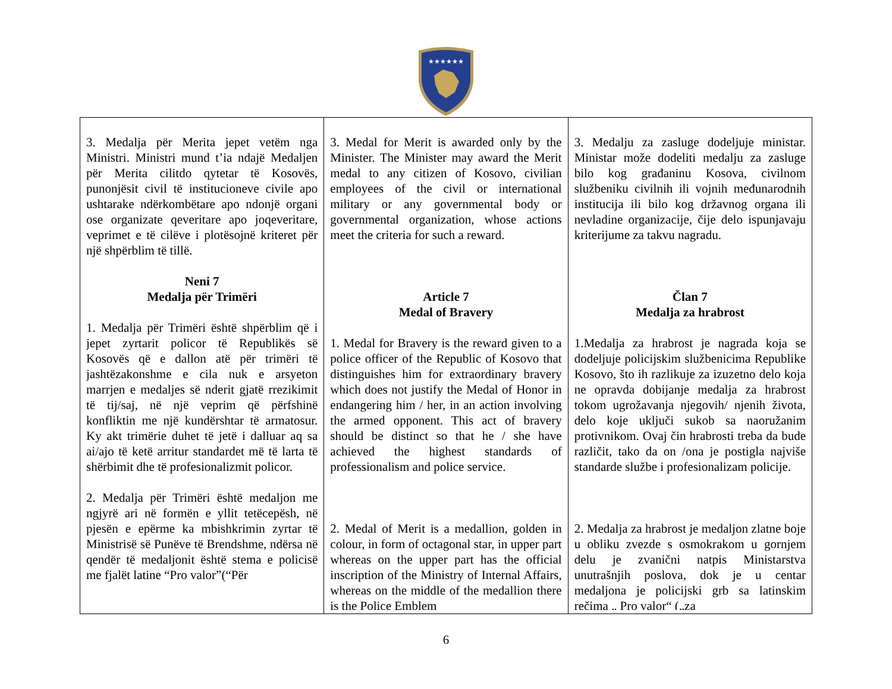★★★★★★
| 3. Medalja për Merita jepet vetëm nga Ministri. Ministri mund t’ia ndajë Medaljen për Merita cilitdo qytetar të Kosovës, punonjësit civil të institucioneve civile apo ushtarake ndërkombëtare apo ndonjë organi ose organizate qeveritare apo joqeveritare, veprimet e të cilëve i plotësojnë kriteret për një shpërblim të tillë. Neni 7 Medalja për Trimëri 1. Medalja për Trimëri është shpërblim që i jepet zyrtarit policor të Republikës së Kosovës që e dallon atë për trimëri të jashtëzakonshme e cila nuk e arsyeton marrjen e medaljes së nderit gjatë rrezikimit të tij/saj, në një veprim që përfshinë konfliktin me një kundërshtar të armatosur. Ky akt trimërie duhet të jetë i dalluar aq sa ai/ajo të ketë arritur standardet më të larta të shërbimit dhe të profesionalizmit policor. 2. Medalja për Trimëri është medaljon me ngjyrë ari në formën e yllit tetëcepësh, në pjesën e epërme ka mbishkrimin zyrtar të Ministrisë së Punëve të Brendshme, ndërsa në qendër të medaljonit është stema e policisë me fjalët latine “Pro valor”(“Për | 3. Medal for Merit is awarded only by the Minister. The Minister may award the Merit medal to any citizen of Kosovo, civilian employees of the civil or international military or any governmental body or governmental organization, whose actions meet the criteria for such a reward. Article 7 Medal of Bravery 1. Medal for Bravery is the reward given to a police officer of the Republic of Kosovo that distinguishes him for extraordinary bravery which does not justify the Medal of Honor in endangering him / her, in an action involving the armed opponent. This act of bravery should be distinct so that he / she have achieved the highest standards of professionalism and police service. 2. Medal of Merit is a medallion, golden in colour, in form of octagonal star, in upper part whereas on the upper part has the official inscription of the Ministry of Internal Affairs, whereas on the middle of the medallion there is the Police Emblem | 3. Medalju za zasluge dodeljuje ministar. Ministar može dodeliti medalju za zasluge bilo kog građaninu Kosova, civilnom službeniku civilnih ili vojnih međunarodnih institucija ili bilo kog državnog organa ili nevladine organizacije, čije delo ispunjavaju kriterijume za takvu nagradu. Član 7 Medalja za hrabrost 1.Medalja za hrabrost je nagrada koja se dodeljuje policijskim službenicima Republike Kosovo, što ih razlikuje za izuzetno delo koja ne opravda dobijanje medalja za hrabrost tokom ugrožavanja njegovih/ njenih života, delo koje uključi sukob sa naoružanim protivnikom. Ovaj čin hrabrosti treba da bude različit, tako da on /ona je postigla najviše standarde službe i profesionalizam policije. 2. Medalja za hrabrost je medaljon zlatne boje u obliku zvezde s osmokrakom u gornjem delu je zvanični natpis Ministarstva unutrašnjih poslova, dok je u centar medaljona je policijski grb sa latinskim rečima „ Pro valor“ („za |
6